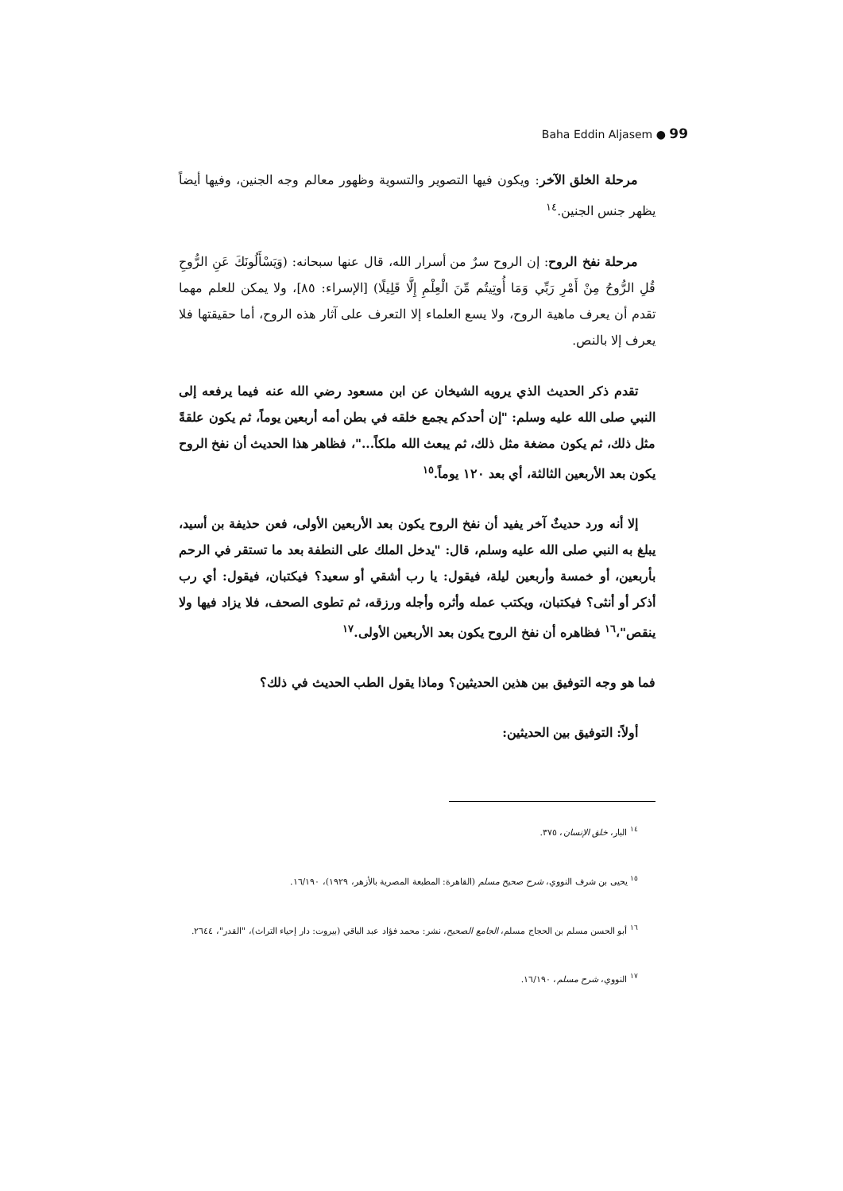Baha Eddin Aljasem ● 99
مرحلة الخلق الآخر: ويكون فيها التصوير والتسوية وظهور معالم وجه الجنين، وفيها أيضاً يظهر جنس الجنين.<sup>١٤</sup>
مرحلة نفخ الروح: إن الروح سرٌ من أسرار الله، قال عنها سبحانه: (وَيَسْأَلُونَكَ عَنِ الرُّوحِ قُلِ الرُّوحُ مِنْ أَمْرِ رَبِّي وَمَا أُوتِيتُم مِّنَ الْعِلْمِ إِلَّا قَلِيلًا) [الإسراء: ٨٥]، ولا يمكن للعلم مهما تقدم أن يعرف ماهية الروح، ولا يسع العلماء إلا التعرف على آثار هذه الروح، أما حقيقتها فلا يعرف إلا بالنص.
تقدم ذكر الحديث الذي يرويه الشيخان عن ابن مسعود رضي الله عنه فيما يرفعه إلى النبي صلى الله عليه وسلم: "إن أحدكم يجمع خلقه في بطن أمه أربعين يوماً، ثم يكون علقةً مثل ذلك، ثم يكون مضغة مثل ذلك، ثم يبعث الله ملكاً..."، فظاهر هذا الحديث أن نفخ الروح يكون بعد الأربعين الثالثة، أي بعد ١٢٠ يوماً.<sup>١٥</sup>
إلا أنه ورد حديثٌ آخر يفيد أن نفخ الروح يكون بعد الأربعين الأولى، فعن حذيفة بن أسيد، يبلغ به النبي صلى الله عليه وسلم، قال: "يدخل الملك على النطفة بعد ما تستقر في الرحم بأربعين، أو خمسة وأربعين ليلة، فيقول: يا رب أشقي أو سعيد؟ فيكتبان، فيقول: أي رب أذكر أو أنثى؟ فيكتبان، ويكتب عمله وأثره وأجله ورزقه، ثم تطوى الصحف، فلا يزاد فيها ولا ينقص"،<sup>١٦</sup> فظاهره أن نفخ الروح يكون بعد الأربعين الأولى.<sup>١٧</sup>
فما هو وجه التوفيق بين هذين الحديثين؟ وماذا يقول الطب الحديث في ذلك؟
أولاً: التوفيق بين الحديثين:
<sup>١٤</sup> البار، خلق الإنسان، ٣٧٥.
<sup>١٥</sup> يحيى بن شرف النووي، شرح صحيح مسلم (القاهرة: المطبعة المصرية بالأزهر، ١٩٢٩)، ١٦/١٩٠.
<sup>١٦</sup> أبو الحسن مسلم بن الحجاج مسلم، الجامع الصحيح، نشر: محمد فؤاد عبد الباقي (بيروت: دار إحياء التراث)، "القدر"، ٢٦٤٤.
<sup>١٧</sup> النووي، شرح مسلم، ١٦/١٩٠.